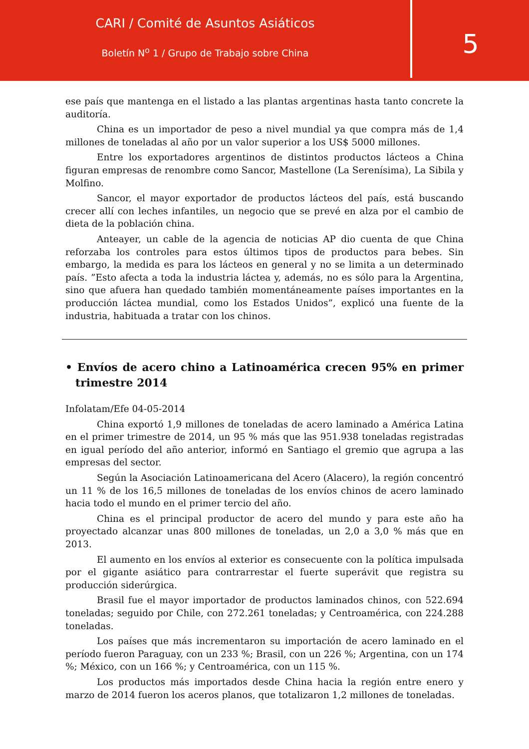CARI / Comité de Asuntos Asiáticos
Boletín N<sup>o</sup> 1 / Grupo de Trabajo sobre China
5
ese país que mantenga en el listado a las plantas argentinas hasta tanto concrete la auditoría.
China es un importador de peso a nivel mundial ya que compra más de 1,4 millones de toneladas al año por un valor superior a los US$ 5000 millones.
Entre los exportadores argentinos de distintos productos lácteos a China figuran empresas de renombre como Sancor, Mastellone (La Serenísima), La Sibila y Molfino.
Sancor, el mayor exportador de productos lácteos del país, está buscando crecer allí con leches infantiles, un negocio que se prevé en alza por el cambio de dieta de la población china.
Anteayer, un cable de la agencia de noticias AP dio cuenta de que China reforzaba los controles para estos últimos tipos de productos para bebes. Sin embargo, la medida es para los lácteos en general y no se limita a un determinado país. ”Esto afecta a toda la industria láctea y, además, no es sólo para la Argentina, sino que afuera han quedado también momentáneamente países importantes en la producción láctea mundial, como los Estados Unidos”, explicó una fuente de la industria, habituada a tratar con los chinos.
• Envíos de acero chino a Latinoamérica crecen 95% en primer trimestre 2014
Infolatam/Efe 04-05-2014
China exportó 1,9 millones de toneladas de acero laminado a América Latina en el primer trimestre de 2014, un 95 % más que las 951.938 toneladas registradas en igual período del año anterior, informó en Santiago el gremio que agrupa a las empresas del sector.
Según la Asociación Latinoamericana del Acero (Alacero), la región concentró un 11 % de los 16,5 millones de toneladas de los envíos chinos de acero laminado hacia todo el mundo en el primer tercio del año.
China es el principal productor de acero del mundo y para este año ha proyectado alcanzar unas 800 millones de toneladas, un 2,0 a 3,0 % más que en 2013.
El aumento en los envíos al exterior es consecuente con la política impulsada por el gigante asiático para contrarrestar el fuerte superávit que registra su producción siderúrgica.
Brasil fue el mayor importador de productos laminados chinos, con 522.694 toneladas; seguido por Chile, con 272.261 toneladas; y Centroamérica, con 224.288 toneladas.
Los países que más incrementaron su importación de acero laminado en el período fueron Paraguay, con un 233 %; Brasil, con un 226 %; Argentina, con un 174 %; México, con un 166 %; y Centroamérica, con un 115 %.
Los productos más importados desde China hacia la región entre enero y marzo de 2014 fueron los aceros planos, que totalizaron 1,2 millones de toneladas.